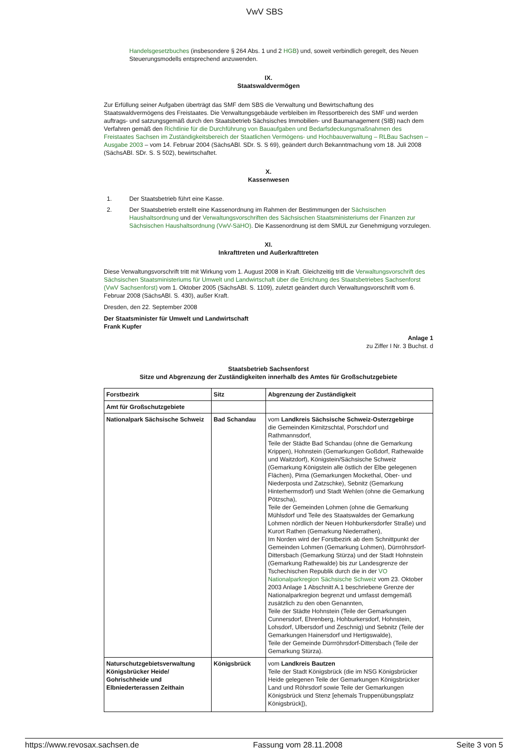VwV SBS
Handelsgesetzbuches (insbesondere § 264 Abs. 1 und 2 HGB) und, soweit verbindlich geregelt, des Neuen Steuerungsmodells entsprechend anzuwenden.
IX.
Staatswaldvermögen
Zur Erfüllung seiner Aufgaben überträgt das SMF dem SBS die Verwaltung und Bewirtschaftung des Staatswaldvermögens des Freistaates. Die Verwaltungsgebäude verbleiben im Ressortbereich des SMF und werden auftrags- und satzungsgemäß durch den Staatsbetrieb Sächsisches Immobilien- und Baumanagement (SIB) nach dem Verfahren gemäß den Richtlinie für die Durchführung von Bauaufgaben und Bedarfsdeckungsmaßnahmen des Freistaates Sachsen im Zuständigkeitsbereich der Staatlichen Vermögens- und Hochbauverwaltung – RLBau Sachsen – Ausgabe 2003 – vom 14. Februar 2004 (SächsABl. SDr. S. S 69), geändert durch Bekanntmachung vom 18. Juli 2008 (SächsABl. SDr. S. S 502), bewirtschaftet.
X.
Kassenwesen
1. Der Staatsbetrieb führt eine Kasse.
2. Der Staatsbetrieb erstellt eine Kassenordnung im Rahmen der Bestimmungen der Sächsischen Haushaltsordnung und der Verwaltungsvorschriften des Sächsischen Staatsministeriums der Finanzen zur Sächsischen Haushaltsordnung (VwV-SäHO). Die Kassenordnung ist dem SMUL zur Genehmigung vorzulegen.
XI.
Inkrafttreten und Außerkrafttreten
Diese Verwaltungsvorschrift tritt mit Wirkung vom 1. August 2008 in Kraft. Gleichzeitig tritt die Verwaltungsvorschrift des Sächsischen Staatsministeriums für Umwelt und Landwirtschaft über die Errichtung des Staatsbetriebes Sachsenforst (VwV Sachsenforst) vom 1. Oktober 2005 (SächsABl. S. 1109), zuletzt geändert durch Verwaltungsvorschrift vom 6. Februar 2008 (SächsABl. S. 430), außer Kraft.
Dresden, den 22. September 2008
Der Staatsminister für Umwelt und Landwirtschaft
Frank Kupfer
Anlage 1
zu Ziffer I Nr. 3 Buchst. d
Staatsbetrieb Sachsenforst
Sitze und Abgrenzung der Zuständigkeiten innerhalb des Amtes für Großschutzgebiete
| Forstbezirk | Sitz | Abgrenzung der Zuständigkeit |
| --- | --- | --- |
| Amt für Großschutzgebiete | | |
| Nationalpark Sächsische Schweiz | Bad Schandau | vom Landkreis Sächsische Schweiz-Osterzgebirge die Gemeinden Kirnitzschtal, Porschdorf und Rathmannsdorf, Teile der Städte Bad Schandau (ohne die Gemarkung Krippen), Hohnstein (Gemarkungen Goßdorf, Rathewalde und Waitzdorf), Königstein/Sächsische Schweiz (Gemarkung Königstein alle östlich der Elbe gelegenen Flächen), Pirna (Gemarkungen Mockethal, Ober- und Niederposta und Zatzschke), Sebnitz (Gemarkung Hinterhermsdorf) und Stadt Wehlen (ohne die Gemarkung Pötzscha), Teile der Gemeinden Lohmen (ohne die Gemarkung Mühlsdorf und Teile des Staatswaldes der Gemarkung Lohmen nördlich der Neuen Hohburkersdorfer Straße) und Kurort Rathen (Gemarkung Niederrathen), Im Norden wird der Forstbezirk ab dem Schnittpunkt der Gemeinden Lohmen (Gemarkung Lohmen), Dürrröhrsdorf-Dittersbach (Gemarkung Stürza) und der Stadt Hohnstein (Gemarkung Rathewalde) bis zur Landesgrenze der Tschechischen Republik durch die in der VO Nationalparkregion Sächsische Schweiz vom 23. Oktober 2003 Anlage 1 Abschnitt A.1 beschriebene Grenze der Nationalparkregion begrenzt und umfasst demgemäß zusätzlich zu den oben Genannten, Teile der Städte Hohnstein (Teile der Gemarkungen Cunnersdorf, Ehrenberg, Hohburkersdorf, Hohnstein, Lohsdorf, Ulbersdorf und Zeschnig) und Sebnitz (Teile der Gemarkungen Hainersdorf und Hertigswalde), Teile der Gemeinde Dürrröhrsdorf-Dittersbach (Teile der Gemarkung Stürza). |
| Naturschutzgebietsverwaltung Königsbrücker Heide/ Gohrischheide und Elbniederterassen Zeithain | Königsbrück | vom Landkreis Bautzen Teile der Stadt Königsbrück (die im NSG Königsbrücker Heide gelegenen Teile der Gemarkungen Königsbrücker Land und Röhrsdorf sowie Teile der Gemarkungen Königsbrück und Stenz [ehemals Truppenübungsplatz Königsbrück]), |
https://www.revosax.sachsen.de Fassung vom 28.11.2008 Seite 3 von 5